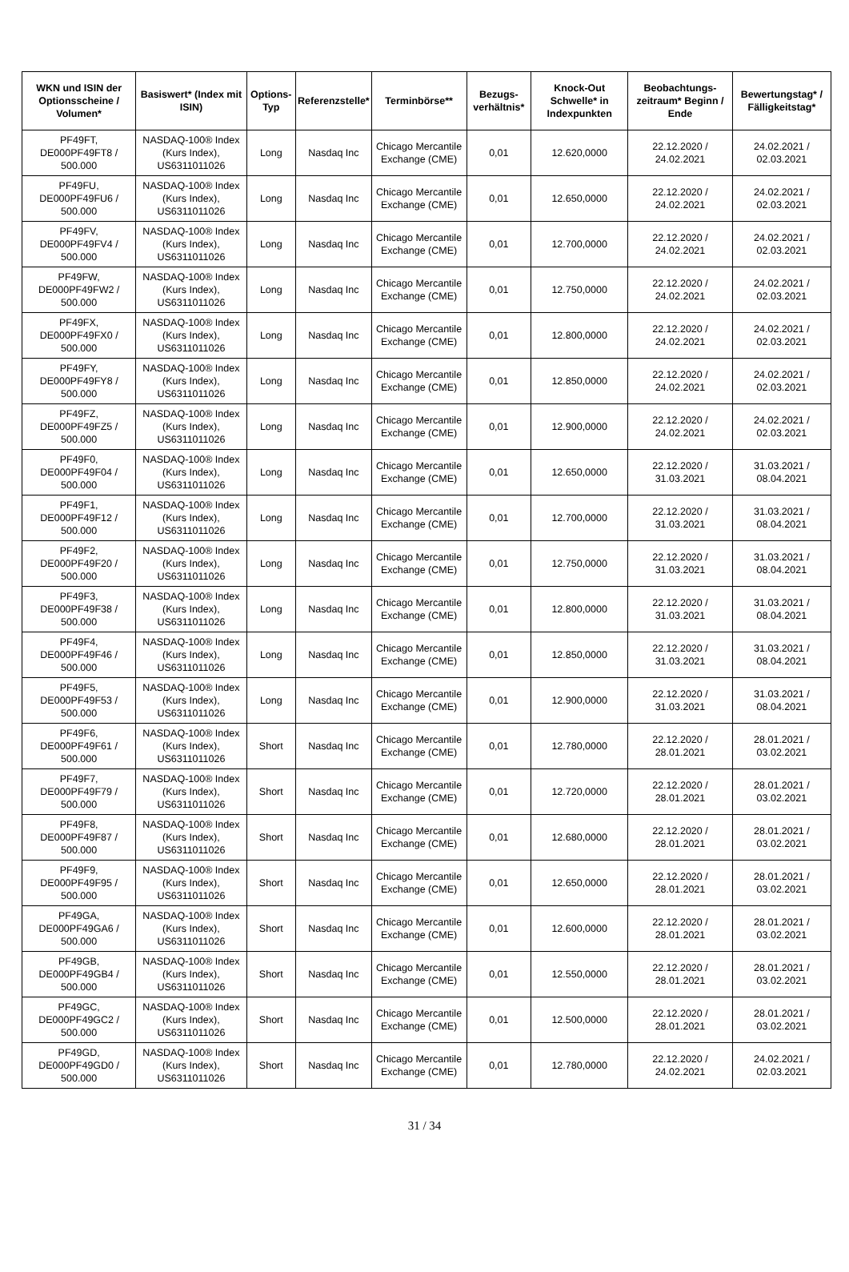| WKN und ISIN der Optionsscheine / Volumen* | Basiswert* (Index mit ISIN) | Options-Typ | Referenzstelle* | Terminbörse** | Bezugs-verhältnis* | Knock-Out Schwelle* in Indexpunkten | Beobachtungs-zeitraum* Beginn / Ende | Bewertungstag* / Fälligkeitstag* |
| --- | --- | --- | --- | --- | --- | --- | --- | --- |
| PF49FT, DE000PF49FT8 / 500.000 | NASDAQ-100® Index (Kurs Index), US6311011026 | Long | Nasdaq Inc | Chicago Mercantile Exchange (CME) | 0,01 | 12.620,0000 | 22.12.2020 / 24.02.2021 | 24.02.2021 / 02.03.2021 |
| PF49FU, DE000PF49FU6 / 500.000 | NASDAQ-100® Index (Kurs Index), US6311011026 | Long | Nasdaq Inc | Chicago Mercantile Exchange (CME) | 0,01 | 12.650,0000 | 22.12.2020 / 24.02.2021 | 24.02.2021 / 02.03.2021 |
| PF49FV, DE000PF49FV4 / 500.000 | NASDAQ-100® Index (Kurs Index), US6311011026 | Long | Nasdaq Inc | Chicago Mercantile Exchange (CME) | 0,01 | 12.700,0000 | 22.12.2020 / 24.02.2021 | 24.02.2021 / 02.03.2021 |
| PF49FW, DE000PF49FW2 / 500.000 | NASDAQ-100® Index (Kurs Index), US6311011026 | Long | Nasdaq Inc | Chicago Mercantile Exchange (CME) | 0,01 | 12.750,0000 | 22.12.2020 / 24.02.2021 | 24.02.2021 / 02.03.2021 |
| PF49FX, DE000PF49FX0 / 500.000 | NASDAQ-100® Index (Kurs Index), US6311011026 | Long | Nasdaq Inc | Chicago Mercantile Exchange (CME) | 0,01 | 12.800,0000 | 22.12.2020 / 24.02.2021 | 24.02.2021 / 02.03.2021 |
| PF49FY, DE000PF49FY8 / 500.000 | NASDAQ-100® Index (Kurs Index), US6311011026 | Long | Nasdaq Inc | Chicago Mercantile Exchange (CME) | 0,01 | 12.850,0000 | 22.12.2020 / 24.02.2021 | 24.02.2021 / 02.03.2021 |
| PF49FZ, DE000PF49FZ5 / 500.000 | NASDAQ-100® Index (Kurs Index), US6311011026 | Long | Nasdaq Inc | Chicago Mercantile Exchange (CME) | 0,01 | 12.900,0000 | 22.12.2020 / 24.02.2021 | 24.02.2021 / 02.03.2021 |
| PF49F0, DE000PF49F04 / 500.000 | NASDAQ-100® Index (Kurs Index), US6311011026 | Long | Nasdaq Inc | Chicago Mercantile Exchange (CME) | 0,01 | 12.650,0000 | 22.12.2020 / 31.03.2021 | 31.03.2021 / 08.04.2021 |
| PF49F1, DE000PF49F12 / 500.000 | NASDAQ-100® Index (Kurs Index), US6311011026 | Long | Nasdaq Inc | Chicago Mercantile Exchange (CME) | 0,01 | 12.700,0000 | 22.12.2020 / 31.03.2021 | 31.03.2021 / 08.04.2021 |
| PF49F2, DE000PF49F20 / 500.000 | NASDAQ-100® Index (Kurs Index), US6311011026 | Long | Nasdaq Inc | Chicago Mercantile Exchange (CME) | 0,01 | 12.750,0000 | 22.12.2020 / 31.03.2021 | 31.03.2021 / 08.04.2021 |
| PF49F3, DE000PF49F38 / 500.000 | NASDAQ-100® Index (Kurs Index), US6311011026 | Long | Nasdaq Inc | Chicago Mercantile Exchange (CME) | 0,01 | 12.800,0000 | 22.12.2020 / 31.03.2021 | 31.03.2021 / 08.04.2021 |
| PF49F4, DE000PF49F46 / 500.000 | NASDAQ-100® Index (Kurs Index), US6311011026 | Long | Nasdaq Inc | Chicago Mercantile Exchange (CME) | 0,01 | 12.850,0000 | 22.12.2020 / 31.03.2021 | 31.03.2021 / 08.04.2021 |
| PF49F5, DE000PF49F53 / 500.000 | NASDAQ-100® Index (Kurs Index), US6311011026 | Long | Nasdaq Inc | Chicago Mercantile Exchange (CME) | 0,01 | 12.900,0000 | 22.12.2020 / 31.03.2021 | 31.03.2021 / 08.04.2021 |
| PF49F6, DE000PF49F61 / 500.000 | NASDAQ-100® Index (Kurs Index), US6311011026 | Short | Nasdaq Inc | Chicago Mercantile Exchange (CME) | 0,01 | 12.780,0000 | 22.12.2020 / 28.01.2021 | 28.01.2021 / 03.02.2021 |
| PF49F7, DE000PF49F79 / 500.000 | NASDAQ-100® Index (Kurs Index), US6311011026 | Short | Nasdaq Inc | Chicago Mercantile Exchange (CME) | 0,01 | 12.720,0000 | 22.12.2020 / 28.01.2021 | 28.01.2021 / 03.02.2021 |
| PF49F8, DE000PF49F87 / 500.000 | NASDAQ-100® Index (Kurs Index), US6311011026 | Short | Nasdaq Inc | Chicago Mercantile Exchange (CME) | 0,01 | 12.680,0000 | 22.12.2020 / 28.01.2021 | 28.01.2021 / 03.02.2021 |
| PF49F9, DE000PF49F95 / 500.000 | NASDAQ-100® Index (Kurs Index), US6311011026 | Short | Nasdaq Inc | Chicago Mercantile Exchange (CME) | 0,01 | 12.650,0000 | 22.12.2020 / 28.01.2021 | 28.01.2021 / 03.02.2021 |
| PF49GA, DE000PF49GA6 / 500.000 | NASDAQ-100® Index (Kurs Index), US6311011026 | Short | Nasdaq Inc | Chicago Mercantile Exchange (CME) | 0,01 | 12.600,0000 | 22.12.2020 / 28.01.2021 | 28.01.2021 / 03.02.2021 |
| PF49GB, DE000PF49GB4 / 500.000 | NASDAQ-100® Index (Kurs Index), US6311011026 | Short | Nasdaq Inc | Chicago Mercantile Exchange (CME) | 0,01 | 12.550,0000 | 22.12.2020 / 28.01.2021 | 28.01.2021 / 03.02.2021 |
| PF49GC, DE000PF49GC2 / 500.000 | NASDAQ-100® Index (Kurs Index), US6311011026 | Short | Nasdaq Inc | Chicago Mercantile Exchange (CME) | 0,01 | 12.500,0000 | 22.12.2020 / 28.01.2021 | 28.01.2021 / 03.02.2021 |
| PF49GD, DE000PF49GD0 / 500.000 | NASDAQ-100® Index (Kurs Index), US6311011026 | Short | Nasdaq Inc | Chicago Mercantile Exchange (CME) | 0,01 | 12.780,0000 | 22.12.2020 / 24.02.2021 | 24.02.2021 / 02.03.2021 |
31 / 34